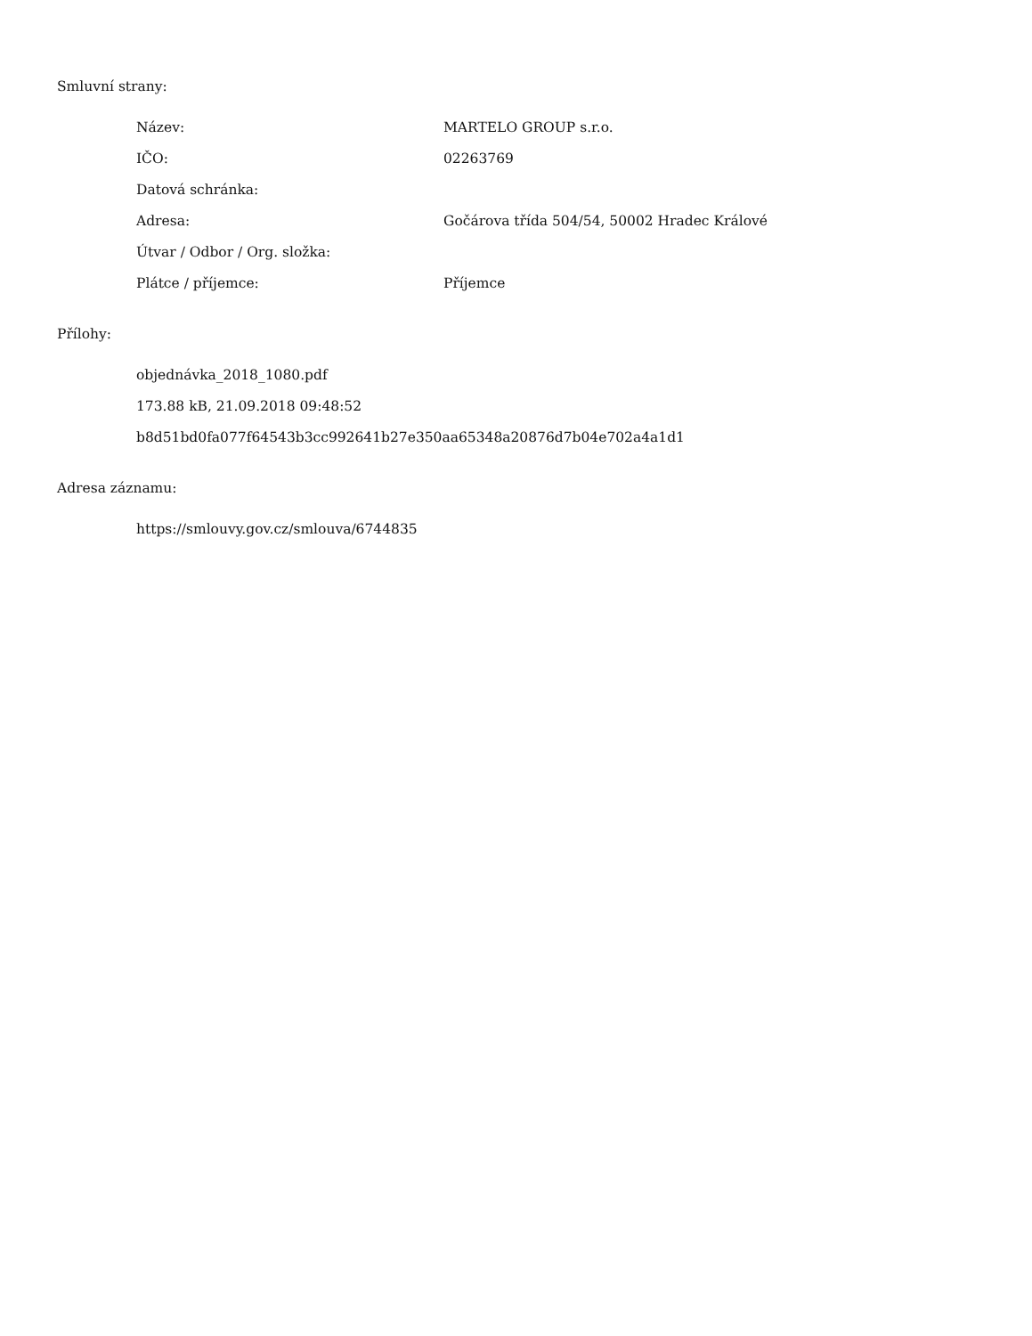Smluvní strany:
| Název: | MARTELO GROUP s.r.o. |
| IČO: | 02263769 |
| Datová schránka: | |
| Adresa: | Gočárova třída 504/54, 50002 Hradec Králové |
| Útvar / Odbor / Org. složka: | |
| Plátce / příjemce: | Příjemce |
Přílohy:
objednávka_2018_1080.pdf
173.88 kB, 21.09.2018 09:48:52
b8d51bd0fa077f64543b3cc992641b27e350aa65348a20876d7b04e702a4a1d1
Adresa záznamu:
https://smlouvy.gov.cz/smlouva/6744835